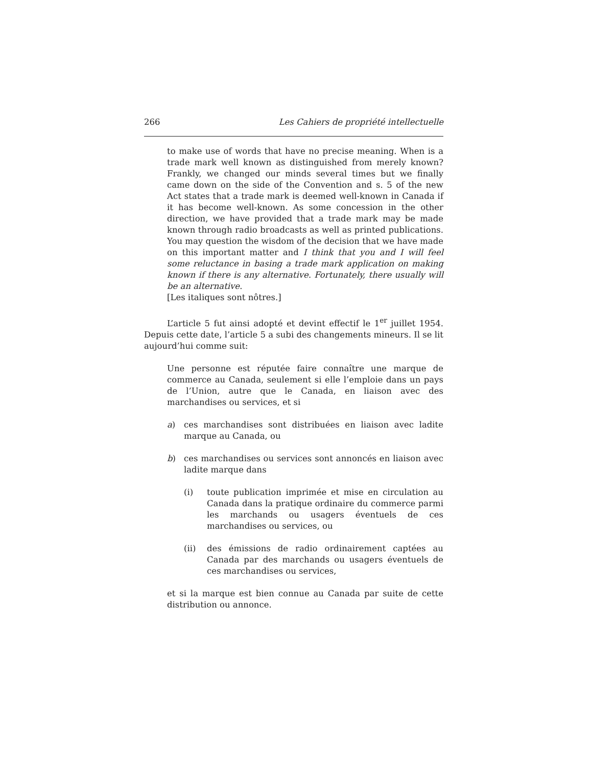266 Les Cahiers de propriété intellectuelle
to make use of words that have no precise meaning. When is a trade mark well known as distinguished from merely known? Frankly, we changed our minds several times but we finally came down on the side of the Convention and s. 5 of the new Act states that a trade mark is deemed well-known in Canada if it has become well-known. As some concession in the other direction, we have provided that a trade mark may be made known through radio broadcasts as well as printed publications. You may question the wisdom of the decision that we have made on this important matter and I think that you and I will feel some reluctance in basing a trade mark application on making known if there is any alternative. Fortunately, there usually will be an alternative.
[Les italiques sont nôtres.]
L’article 5 fut ainsi adopté et devint effectif le 1<sup>er</sup> juillet 1954. Depuis cette date, l’article 5 a subi des changements mineurs. Il se lit aujourd’hui comme suit:
Une personne est réputée faire connaître une marque de commerce au Canada, seulement si elle l’emploie dans un pays de l’Union, autre que le Canada, en liaison avec des marchandises ou services, et si
a) ces marchandises sont distribuées en liaison avec ladite marque au Canada, ou
b) ces marchandises ou services sont annoncés en liaison avec ladite marque dans
(i) toute publication imprimée et mise en circulation au Canada dans la pratique ordinaire du commerce parmi les marchands ou usagers éventuels de ces marchandises ou services, ou
(ii) des émissions de radio ordinairement captées au Canada par des marchands ou usagers éventuels de ces marchandises ou services,
et si la marque est bien connue au Canada par suite de cette distribution ou annonce.